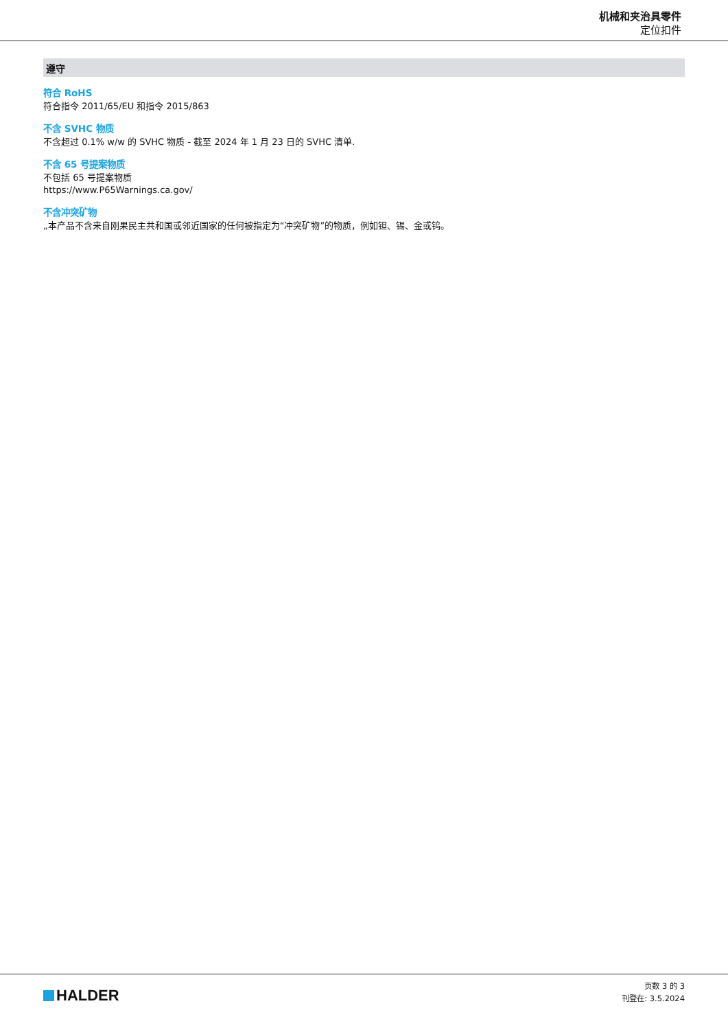机械和夹治具零件
定位扣件
遵守
符合 RoHS
符合指令 2011/65/EU 和指令 2015/863
不含 SVHC 物质
不含超过 0.1% w/w 的 SVHC 物质 - 截至 2024 年 1 月 23 日的 SVHC 清单.
不含 65 号提案物质
不包括 65 号提案物质
https://www.P65Warnings.ca.gov/
不含冲突矿物
„本产品不含来自刚果民主共和国或邻近国家的任何被指定为“冲突矿物”的物质，例如钽、锡、金或钨。
HALDER
页数 3 的 3
刊登在: 3.5.2024